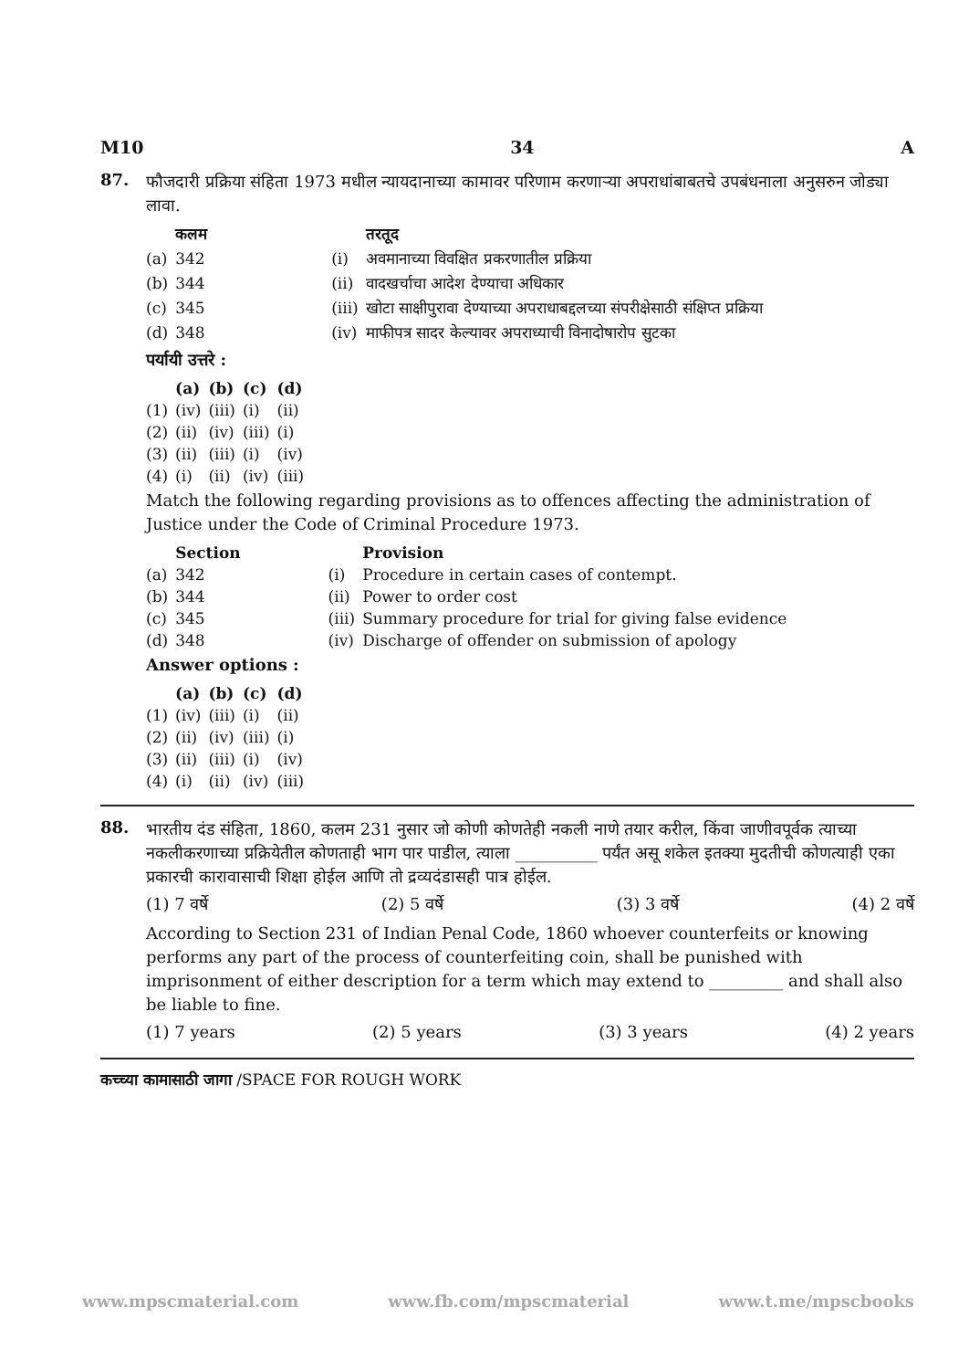M10 34 A
87.
फौजदारी प्रक्रिया संहिता 1973 मधील न्यायदानाच्या कामावर परिणाम करणाऱ्या अपराधांबाबतचे उपबंधनाला अनुसरुन जोड्या लावा.
| | कलम | | | तरतूद |
| (a) | 342 | | (i) | अवमानाच्या विवक्षित प्रकरणातील प्रक्रिया |
| (b) | 344 | | (ii) | वादखर्चाचा आदेश देण्याचा अधिकार |
| (c) | 345 | | (iii) | खोटा साक्षीपुरावा देण्याच्या अपराधाबद्दलच्या संपरीक्षेसाठी संक्षिप्त प्रक्रिया |
| (d) | 348 | | (iv) | माफीपत्र सादर केल्यावर अपराध्याची विनादोषारोप सुटका |
पर्यायी उत्तरे :
| | (a) | (b) | (c) | (d) |
| (1) | (iv) | (iii) | (i) | (ii) |
| (2) | (ii) | (iv) | (iii) | (i) |
| (3) | (ii) | (iii) | (i) | (iv) |
| (4) | (i) | (ii) | (iv) | (iii) |
Match the following regarding provisions as to offences affecting the administration of Justice under the Code of Criminal Procedure 1973.
| | Section | | | Provision |
| (a) | 342 | | (i) | Procedure in certain cases of contempt. |
| (b) | 344 | | (ii) | Power to order cost |
| (c) | 345 | | (iii) | Summary procedure for trial for giving false evidence |
| (d) | 348 | | (iv) | Discharge of offender on submission of apology |
Answer options :
| | (a) | (b) | (c) | (d) |
| (1) | (iv) | (iii) | (i) | (ii) |
| (2) | (ii) | (iv) | (iii) | (i) |
| (3) | (ii) | (iii) | (i) | (iv) |
| (4) | (i) | (ii) | (iv) | (iii) |
88.
भारतीय दंड संहिता, 1860, कलम 231 नुसार जो कोणी कोणतेही नकली नाणे तयार करील, किंवा जाणीवपूर्वक त्याच्या नकलीकरणाच्या प्रक्रियेतील कोणताही भाग पार पाडील, त्याला __________ पर्यंत असू शकेल इतक्या मुदतीची कोणत्याही एका प्रकारची कारावासाची शिक्षा होईल आणि तो द्रव्यदंडासही पात्र होईल.
(1) 7 वर्षे (2) 5 वर्षे (3) 3 वर्षे (4) 2 वर्षे
According to Section 231 of Indian Penal Code, 1860 whoever counterfeits or knowing performs any part of the process of counterfeiting coin, shall be punished with imprisonment of either description for a term which may extend to _________ and shall also be liable to fine.
(1) 7 years (2) 5 years (3) 3 years (4) 2 years
कच्च्या कामासाठी जागा /SPACE FOR ROUGH WORK
www.mpscmaterial.com www.fb.com/mpscmaterial www.t.me/mpscbooks